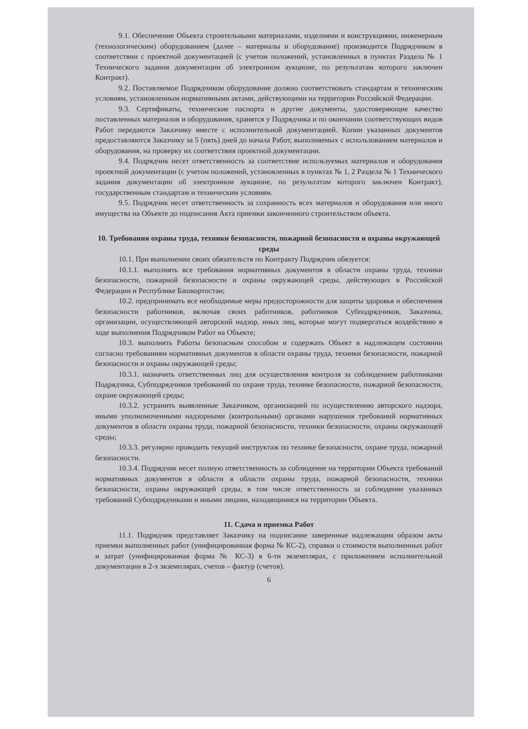9.1. Обеспечение Объекта строительными материалами, изделиями и конструкциями, инженерным (технологическим) оборудованием (далее – материалы и оборудование) производится Подрядчиком в соответствии с проектной документацией (с учетом положений, установленных в пунктах Раздела № 1 Технического задания документации об электронном аукционе, по результатам которого заключен Контракт).
9.2. Поставляемое Подрядчиком оборудование должно соответствовать стандартам и техническим условиям, установленным нормативными актами, действующими на территории Российской Федерации.
9.3. Сертификаты, технические паспорта и другие документы, удостоверяющие качество поставленных материалов и оборудования, хранятся у Подрядчика и по окончании соответствующих видов Работ передаются Заказчику вместе с исполнительной документацией. Копии указанных документов предоставляются Заказчику за 5 (пять) дней до начала Работ, выполняемых с использованием материалов и оборудования, на проверку их соответствия проектной документации.
9.4. Подрядчик несет ответственность за соответствие используемых материалов и оборудования проектной документации (с учетом положений, установленных в пунктах № 1, 2 Раздела № 1 Технического задания документации об электронном аукционе, по результатам которого заключен Контракт), государственным стандартам и техническим условиям.
9.5. Подрядчик несет ответственность за сохранность всех материалов и оборудования или иного имущества на Объекте до подписания Акта приемки законченного строительством объекта.
10. Требования охраны труда, техники безопасности, пожарной безопасности и охраны окружающей среды
10.1. При выполнении своих обязательств по Контракту Подрядчик обязуется:
10.1.1. выполнять все требования нормативных документов в области охраны труда, техники безопасности, пожарной безопасности и охраны окружающей среды, действующих в Российской Федерации и Республике Башкортостан;
10.2. предпринимать все необходимые меры предосторожности для защиты здоровья и обеспечения безопасности работников, включая своих работников, работников Субподрядчиков, Заказчика, организации, осуществляющей авторский надзор, иных лиц, которые могут подвергаться воздействию в ходе выполнения Подрядчиком Работ на Объекте;
10.3. выполнять Работы безопасным способом и содержать Объект в надлежащем состоянии согласно требованиям нормативных документов в области охраны труда, техники безопасности, пожарной безопасности и охраны окружающей среды;
10.3.1. назначить ответственных лиц для осуществления контроля за соблюдением работниками Подрядчика, Субподрядчиков требований по охране труда, технике безопасности, пожарной безопасности, охране окружающей среды;
10.3.2. устранить выявленные Заказчиком, организацией по осуществлению авторского надзора, иными уполномоченными надзорными (контрольными) органами нарушения требований нормативных документов в области охраны труда, пожарной безопасности, техники безопасности, охраны окружающей среды;
10.3.3. регулярно проводить текущий инструктаж по технике безопасности, охране труда, пожарной безопасности.
10.3.4. Подрядчик несет полную ответственность за соблюдение на территории Объекта требований нормативных документов в области в области охраны труда, пожарной безопасности, техники безопасности, охраны окружающей среды, в том числе ответственность за соблюдение указанных требований Субподрядчиками и иными лицами, находящимися на территории Объекта.
11. Сдача и приемка Работ
11.1. Подрядчик представляет Заказчику на подписание заверенные надлежащим образом акты приемки выполненных работ (унифицированная форма № КС-2), справки о стоимости выполненных работ и затрат (унифицированная форма № КС-3) в 6-ти экземплярах, с приложением исполнительной документации в 2-х экземплярах, счетов – фактур (счетов).
6